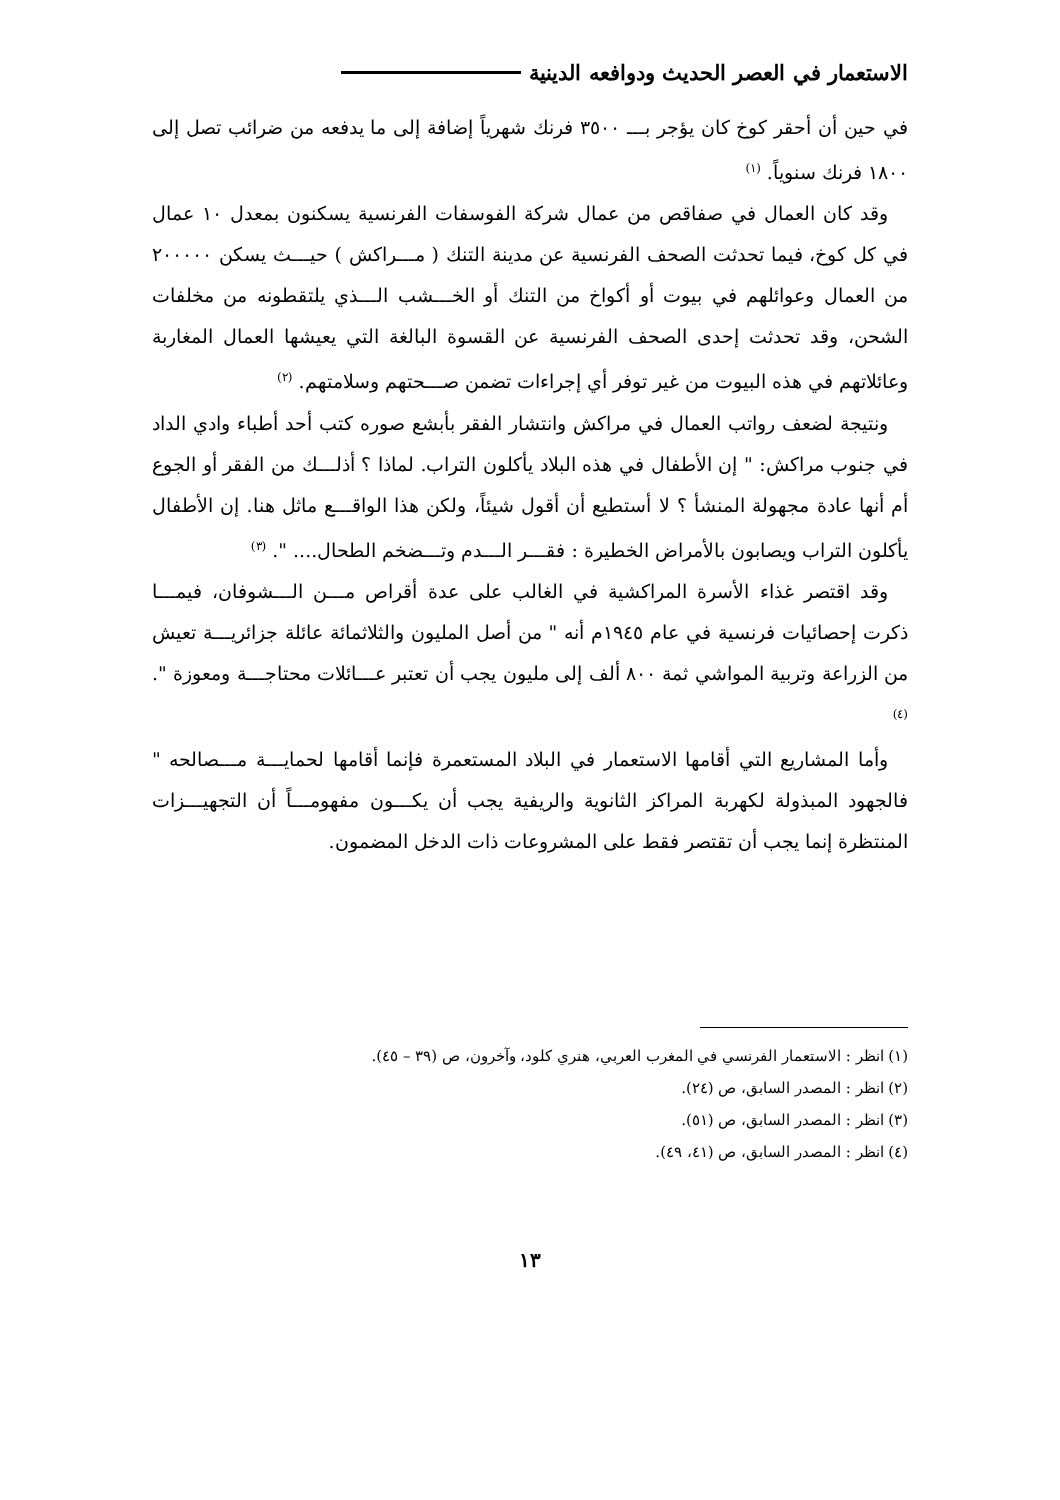الاستعمار في العصر الحديث ودوافعه الدينية
في حين أن أحقر كوخ كان يؤجر بـــ ٣٥٠٠ فرنك شهرياً إضافة إلى ما يدفعه من ضرائب تصل إلى ١٨٠٠ فرنك سنوياً. <sup>(١)</sup>
وقد كان العمال في صفاقص من عمال شركة الفوسفات الفرنسية يسكنون بمعدل ١٠ عمال في كل كوخ، فيما تحدثت الصحف الفرنسية عن مدينة التنك ( مـــراكش ) حيـــث يسكن ٢٠٠٠٠٠ من العمال وعوائلهم في بيوت أو أكواخ من التنك أو الخـــشب الـــذي يلتقطونه من مخلفات الشحن، وقد تحدثت إحدى الصحف الفرنسية عن القسوة البالغة التي يعيشها العمال المغاربة وعائلاتهم في هذه البيوت من غير توفر أي إجراءات تضمن صـــحتهم وسلامتهم. <sup>(٢)</sup>
ونتيجة لضعف رواتب العمال في مراكش وانتشار الفقر بأبشع صوره كتب أحد أطباء وادي الداد في جنوب مراكش: " إن الأطفال في هذه البلاد يأكلون التراب. لماذا ؟ أذلـــك من الفقر أو الجوع أم أنها عادة مجهولة المنشأ ؟ لا أستطيع أن أقول شيئاً، ولكن هذا الواقـــع ماثل هنا. إن الأطفال يأكلون التراب ويصابون بالأمراض الخطيرة : فقـــر الـــدم وتـــضخم الطحال.... ". <sup>(٣)</sup>
وقد اقتصر غذاء الأسرة المراكشية في الغالب على عدة أقراص مـــن الـــشوفان، فيمـــا ذكرت إحصائيات فرنسية في عام ١٩٤٥م أنه " من أصل المليون والثلاثمائة عائلة جزائريـــة تعيش من الزراعة وتربية المواشي ثمة ٨٠٠ ألف إلى مليون يجب أن تعتبر عـــائلات محتاجـــة ومعوزة ". <sup>(٤)</sup>
وأما المشاريع التي أقامها الاستعمار في البلاد المستعمرة فإنما أقامها لحمايـــة مـــصالحه " فالجهود المبذولة لكهربة المراكز الثانوية والريفية يجب أن يكـــون مفهومـــاً أن التجهيـــزات المنتظرة إنما يجب أن تقتصر فقط على المشروعات ذات الدخل المضمون.
(١) انظر : الاستعمار الفرنسي في المغرب العربي، هنري كلود، وآخرون، ص (٣٩ – ٤٥).
(٢) انظر : المصدر السابق، ص (٢٤).
(٣) انظر : المصدر السابق، ص (٥١).
(٤) انظر : المصدر السابق، ص (٤١، ٤٩).
١٣